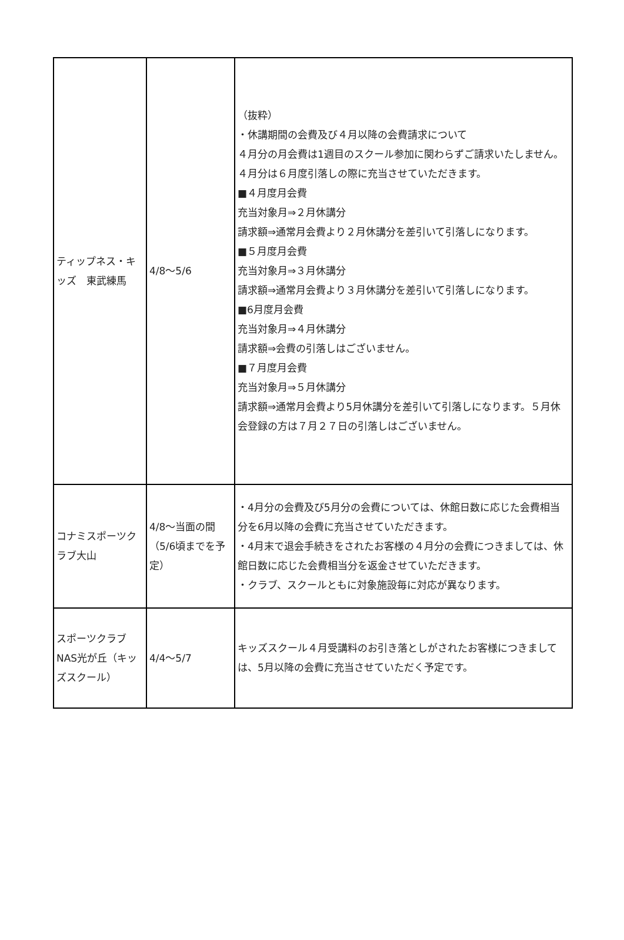| ティップネス・キッズ 東武練馬 | 4/8～5/6 | （抜粋） ・休講期間の会費及び４月以降の会費請求について ４月分の月会費は1週目のスクール参加に関わらずご請求いたしません。４月分は６月度引落しの際に充当させていただきます。 ■４月度月会費 充当対象月⇒２月休講分 請求額⇒通常月会費より２月休講分を差引いて引落しになります。 ■５月度月会費 充当対象月⇒３月休講分 請求額⇒通常月会費より３月休講分を差引いて引落しになります。 ■6月度月会費 充当対象月⇒４月休講分 請求額⇒会費の引落しはございません。 ■７月度月会費 充当対象月⇒５月休講分 請求額⇒通常月会費より5月休講分を差引いて引落しになります。５月休会登録の方は７月２７日の引落しはございません。 |
| コナミスポーツクラブ大山 | 4/8～当面の間（5/6頃までを予定） | ・4月分の会費及び5月分の会費については、休館日数に応じた会費相当分を6月以降の会費に充当させていただきます。 ・4月末で退会手続きをされたお客様の４月分の会費につきましては、休館日数に応じた会費相当分を返金させていただきます。 ・クラブ、スクールともに対象施設毎に対応が異なります。 |
| スポーツクラブNAS光が丘（キッズスクール） | 4/4～5/7 | キッズスクール４月受講料のお引き落としがされたお客様につきましては、5月以降の会費に充当させていただく予定です。 |